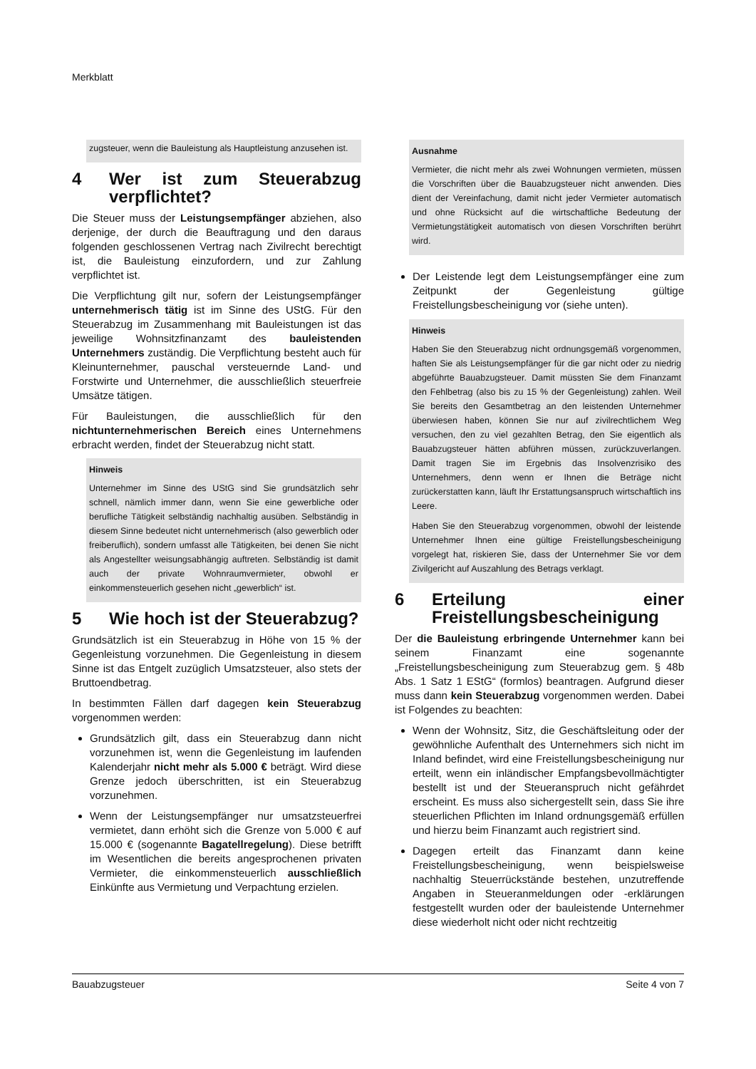Merkblatt
zugsteuer, wenn die Bauleistung als Hauptleistung anzusehen ist.
4 Wer ist zum Steuerabzug verpflichtet?
Die Steuer muss der Leistungsempfänger abziehen, also derjenige, der durch die Beauftragung und den daraus folgenden geschlossenen Vertrag nach Zivilrecht berechtigt ist, die Bauleistung einzufordern, und zur Zahlung verpflichtet ist.
Die Verpflichtung gilt nur, sofern der Leistungsempfänger unternehmerisch tätig ist im Sinne des UStG. Für den Steuerabzug im Zusammenhang mit Bauleistungen ist das jeweilige Wohnsitzfinanzamt des bauleistenden Unternehmers zuständig. Die Verpflichtung besteht auch für Kleinunternehmer, pauschal versteuernde Land- und Forstwirte und Unternehmer, die ausschließlich steuerfreie Umsätze tätigen.
Für Bauleistungen, die ausschließlich für den nichtunternehmerischen Bereich eines Unternehmens erbracht werden, findet der Steuerabzug nicht statt.
Hinweis
Unternehmer im Sinne des UStG sind Sie grundsätzlich sehr schnell, nämlich immer dann, wenn Sie eine gewerbliche oder berufliche Tätigkeit selbständig nachhaltig ausüben. Selbständig in diesem Sinne bedeutet nicht unternehmerisch (also gewerblich oder freiberuflich), sondern umfasst alle Tätigkeiten, bei denen Sie nicht als Angestellter weisungsabhängig auftreten. Selbständig ist damit auch der private Wohnraumvermieter, obwohl er einkommensteuerlich gesehen nicht „gewerblich“ ist.
5 Wie hoch ist der Steuerabzug?
Grundsätzlich ist ein Steuerabzug in Höhe von 15 % der Gegenleistung vorzunehmen. Die Gegenleistung in diesem Sinne ist das Entgelt zuzüglich Umsatzsteuer, also stets der Bruttoendbetrag.
In bestimmten Fällen darf dagegen kein Steuerabzug vorgenommen werden:
Grundsätzlich gilt, dass ein Steuerabzug dann nicht vorzunehmen ist, wenn die Gegenleistung im laufenden Kalenderjahr nicht mehr als 5.000 € beträgt. Wird diese Grenze jedoch überschritten, ist ein Steuerabzug vorzunehmen.
Wenn der Leistungsempfänger nur umsatzsteuerfrei vermietet, dann erhöht sich die Grenze von 5.000 € auf 15.000 € (sogenannte Bagatellregelung). Diese betrifft im Wesentlichen die bereits angesprochenen privaten Vermieter, die einkommensteuerlich ausschließlich Einkünfte aus Vermietung und Verpachtung erzielen.
Ausnahme
Vermieter, die nicht mehr als zwei Wohnungen vermieten, müssen die Vorschriften über die Bauabzugsteuer nicht anwenden. Dies dient der Vereinfachung, damit nicht jeder Vermieter automatisch und ohne Rücksicht auf die wirtschaftliche Bedeutung der Vermietungstätigkeit automatisch von diesen Vorschriften berührt wird.
Der Leistende legt dem Leistungsempfänger eine zum Zeitpunkt der Gegenleistung gültige Freistellungsbescheinigung vor (siehe unten).
Hinweis
Haben Sie den Steuerabzug nicht ordnungsgemäß vorgenommen, haften Sie als Leistungsempfänger für die gar nicht oder zu niedrig abgeführte Bauabzugsteuer. Damit müssten Sie dem Finanzamt den Fehlbetrag (also bis zu 15 % der Gegenleistung) zahlen. Weil Sie bereits den Gesamtbetrag an den leistenden Unternehmer überwiesen haben, können Sie nur auf zivilrechtlichem Weg versuchen, den zu viel gezahlten Betrag, den Sie eigentlich als Bauabzugsteuer hätten abführen müssen, zurückzuverlangen. Damit tragen Sie im Ergebnis das Insolvenzrisiko des Unternehmers, denn wenn er Ihnen die Beträge nicht zurückerstatten kann, läuft Ihr Erstattungsanspruch wirtschaftlich ins Leere.
Haben Sie den Steuerabzug vorgenommen, obwohl der leistende Unternehmer Ihnen eine gültige Freistellungsbescheinigung vorgelegt hat, riskieren Sie, dass der Unternehmer Sie vor dem Zivilgericht auf Auszahlung des Betrags verklagt.
6 Erteilung einer Freistellungsbescheinigung
Der die Bauleistung erbringende Unternehmer kann bei seinem Finanzamt eine sogenannte „Freistellungsbescheinigung zum Steuerabzug gem. § 48b Abs. 1 Satz 1 EStG“ (formlos) beantragen. Aufgrund dieser muss dann kein Steuerabzug vorgenommen werden. Dabei ist Folgendes zu beachten:
Wenn der Wohnsitz, Sitz, die Geschäftsleitung oder der gewöhnliche Aufenthalt des Unternehmers sich nicht im Inland befindet, wird eine Freistellungsbescheinigung nur erteilt, wenn ein inländischer Empfangsbevollmächtigter bestellt ist und der Steueranspruch nicht gefährdet erscheint. Es muss also sichergestellt sein, dass Sie ihre steuerlichen Pflichten im Inland ordnungsgemäß erfüllen und hierzu beim Finanzamt auch registriert sind.
Dagegen erteilt das Finanzamt dann keine Freistellungsbescheinigung, wenn beispielsweise nachhaltig Steuerrückstände bestehen, unzutreffende Angaben in Steueranmeldungen oder -erklärungen festgestellt wurden oder der bauleistende Unternehmer diese wiederholt nicht oder nicht rechtzeitig
Bauabzugsteuer Seite 4 von 7